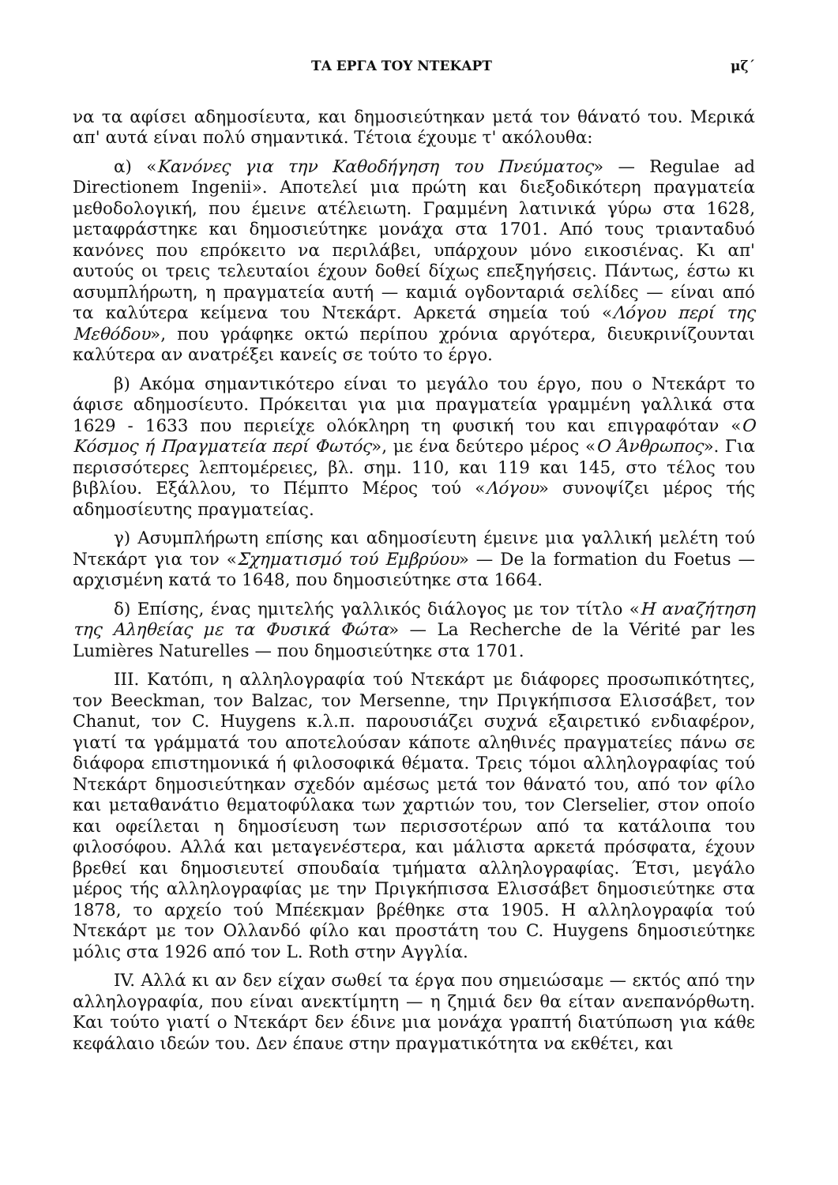ΤΑ ΕΡΓΑ ΤΟΥ ΝΤΕΚΑΡΤ μζ΄
να τα αφίσει αδημοσίευτα, και δημοσιεύτηκαν μετά τον θάνατό του. Μερικά απ' αυτά είναι πολύ σημαντικά. Τέτοια έχουμε τ' ακόλουθα:
α) «Κανόνες για την Καθοδήγηση του Πνεύματος» — Regulae ad Directionem Ingenii». Αποτελεί μια πρώτη και διεξοδικότερη πραγματεία μεθοδολογική, που έμεινε ατέλειωτη. Γραμμένη λατινικά γύρω στα 1628, μεταφράστηκε και δημοσιεύτηκε μονάχα στα 1701. Από τους τριανταδυό κανόνες που επρόκειτο να περιλάβει, υπάρχουν μόνο εικοσιένας. Κι απ' αυτούς οι τρεις τελευταίοι έχουν δοθεί δίχως επεξηγήσεις. Πάντως, έστω κι ασυμπλήρωτη, η πραγματεία αυτή — καμιά ογδονταριά σελίδες — είναι από τα καλύτερα κείμενα του Ντεκάρτ. Αρκετά σημεία τού «Λόγου περί της Μεθόδου», που γράφηκε οκτώ περίπου χρόνια αργότερα, διευκρινίζουνται καλύτερα αν ανατρέξει κανείς σε τούτο το έργο.
β) Ακόμα σημαντικότερο είναι το μεγάλο του έργο, που ο Ντεκάρτ το άφισε αδημοσίευτο. Πρόκειται για μια πραγματεία γραμμένη γαλλικά στα 1629 - 1633 που περιείχε ολόκληρη τη φυσική του και επιγραφόταν «Ο Κόσμος ή Πραγματεία περί Φωτός», με ένα δεύτερο μέρος «Ο Άνθρωπος». Για περισσότερες λεπτομέρειες, βλ. σημ. 110, και 119 και 145, στο τέλος του βιβλίου. Εξάλλου, το Πέμπτο Μέρος τού «Λόγου» συνοψίζει μέρος τής αδημοσίευτης πραγματείας.
γ) Ασυμπλήρωτη επίσης και αδημοσίευτη έμεινε μια γαλλική μελέτη τού Ντεκάρτ για τον «Σχηματισμό τού Εμβρύου» — De la formation du Foetus — αρχισμένη κατά το 1648, που δημοσιεύτηκε στα 1664.
δ) Επίσης, ένας ημιτελής γαλλικός διάλογος με τον τίτλο «Η αναζήτηση της Αληθείας με τα Φυσικά Φώτα» — La Recherche de la Vérité par les Lumières Naturelles — που δημοσιεύτηκε στα 1701.
III. Κατόπι, η αλληλογραφία τού Ντεκάρτ με διάφορες προσωπικότητες, τον Beeckman, τον Balzac, τον Mersenne, την Πριγκήπισσα Ελισσάβετ, τον Chanut, τον C. Huygens κ.λ.π. παρουσιάζει συχνά εξαιρετικό ενδιαφέρον, γιατί τα γράμματά του αποτελούσαν κάποτε αληθινές πραγματείες πάνω σε διάφορα επιστημονικά ή φιλοσοφικά θέματα. Τρεις τόμοι αλληλογραφίας τού Ντεκάρτ δημοσιεύτηκαν σχεδόν αμέσως μετά τον θάνατό του, από τον φίλο και μεταθανάτιο θεματοφύλακα των χαρτιών του, τον Clerselier, στον οποίο και οφείλεται η δημοσίευση των περισσοτέρων από τα κατάλοιπα του φιλοσόφου. Αλλά και μεταγενέστερα, και μάλιστα αρκετά πρόσφατα, έχουν βρεθεί και δημοσιευτεί σπουδαία τμήματα αλληλογραφίας. Έτσι, μεγάλο μέρος τής αλληλογραφίας με την Πριγκήπισσα Ελισσάβετ δημοσιεύτηκε στα 1878, το αρχείο τού Μπέεκμαν βρέθηκε στα 1905. Η αλληλογραφία τού Ντεκάρτ με τον Ολλανδό φίλο και προστάτη του C. Huygens δημοσιεύτηκε μόλις στα 1926 από τον L. Roth στην Αγγλία.
IV. Αλλά κι αν δεν είχαν σωθεί τα έργα που σημειώσαμε — εκτός από την αλληλογραφία, που είναι ανεκτίμητη — η ζημιά δεν θα είταν ανεπανόρθωτη. Και τούτο γιατί ο Ντεκάρτ δεν έδινε μια μονάχα γραπτή διατύπωση για κάθε κεφάλαιο ιδεών του. Δεν έπαυε στην πραγματικότητα να εκθέτει, και